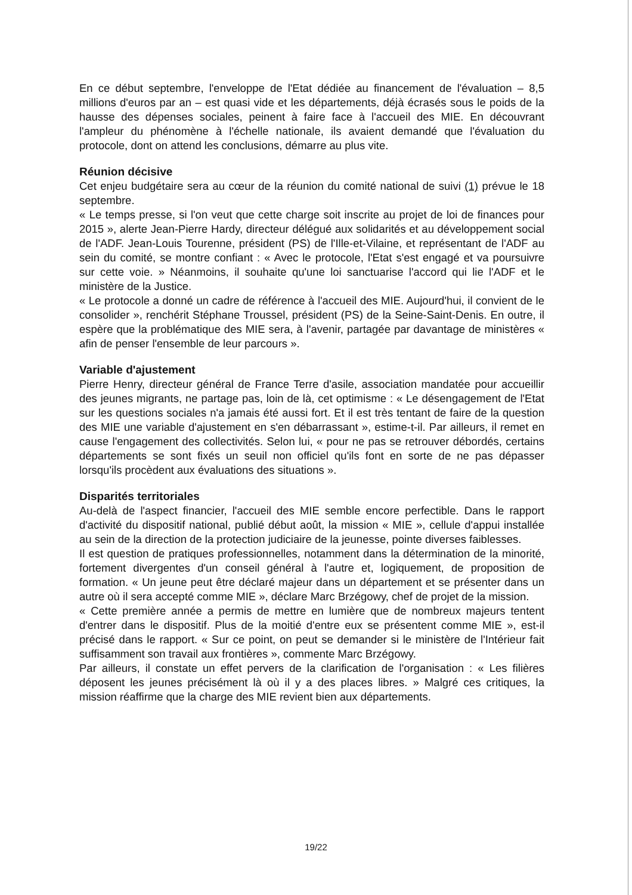En ce début septembre, l'enveloppe de l'Etat dédiée au financement de l'évaluation – 8,5 millions d'euros par an – est quasi vide et les départements, déjà écrasés sous le poids de la hausse des dépenses sociales, peinent à faire face à l'accueil des MIE. En découvrant l'ampleur du phénomène à l'échelle nationale, ils avaient demandé que l'évaluation du protocole, dont on attend les conclusions, démarre au plus vite.
Réunion décisive
Cet enjeu budgétaire sera au cœur de la réunion du comité national de suivi (1) prévue le 18 septembre.
« Le temps presse, si l'on veut que cette charge soit inscrite au projet de loi de finances pour 2015 », alerte Jean-Pierre Hardy, directeur délégué aux solidarités et au développement social de l'ADF. Jean-Louis Tourenne, président (PS) de l'Ille-et-Vilaine, et représentant de l'ADF au sein du comité, se montre confiant : « Avec le protocole, l'Etat s'est engagé et va poursuivre sur cette voie. » Néanmoins, il souhaite qu'une loi sanctuarise l'accord qui lie l'ADF et le ministère de la Justice.
« Le protocole a donné un cadre de référence à l'accueil des MIE. Aujourd'hui, il convient de le consolider », renchérit Stéphane Troussel, président (PS) de la Seine-Saint-Denis. En outre, il espère que la problématique des MIE sera, à l'avenir, partagée par davantage de ministères « afin de penser l'ensemble de leur parcours ».
Variable d'ajustement
Pierre Henry, directeur général de France Terre d'asile, association mandatée pour accueillir des jeunes migrants, ne partage pas, loin de là, cet optimisme : « Le désengagement de l'Etat sur les questions sociales n'a jamais été aussi fort. Et il est très tentant de faire de la question des MIE une variable d'ajustement en s'en débarrassant », estime-t-il. Par ailleurs, il remet en cause l'engagement des collectivités. Selon lui, « pour ne pas se retrouver débordés, certains départements se sont fixés un seuil non officiel qu'ils font en sorte de ne pas dépasser lorsqu'ils procèdent aux évaluations des situations ».
Disparités territoriales
Au-delà de l'aspect financier, l'accueil des MIE semble encore perfectible. Dans le rapport d'activité du dispositif national, publié début août, la mission « MIE », cellule d'appui installée au sein de la direction de la protection judiciaire de la jeunesse, pointe diverses faiblesses.
Il est question de pratiques professionnelles, notamment dans la détermination de la minorité, fortement divergentes d'un conseil général à l'autre et, logiquement, de proposition de formation. « Un jeune peut être déclaré majeur dans un département et se présenter dans un autre où il sera accepté comme MIE », déclare Marc Brzégowy, chef de projet de la mission.
« Cette première année a permis de mettre en lumière que de nombreux majeurs tentent d'entrer dans le dispositif. Plus de la moitié d'entre eux se présentent comme MIE », est-il précisé dans le rapport. « Sur ce point, on peut se demander si le ministère de l'Intérieur fait suffisamment son travail aux frontières », commente Marc Brzégowy.
Par ailleurs, il constate un effet pervers de la clarification de l'organisation : « Les filières déposent les jeunes précisément là où il y a des places libres. » Malgré ces critiques, la mission réaffirme que la charge des MIE revient bien aux départements.
19/22